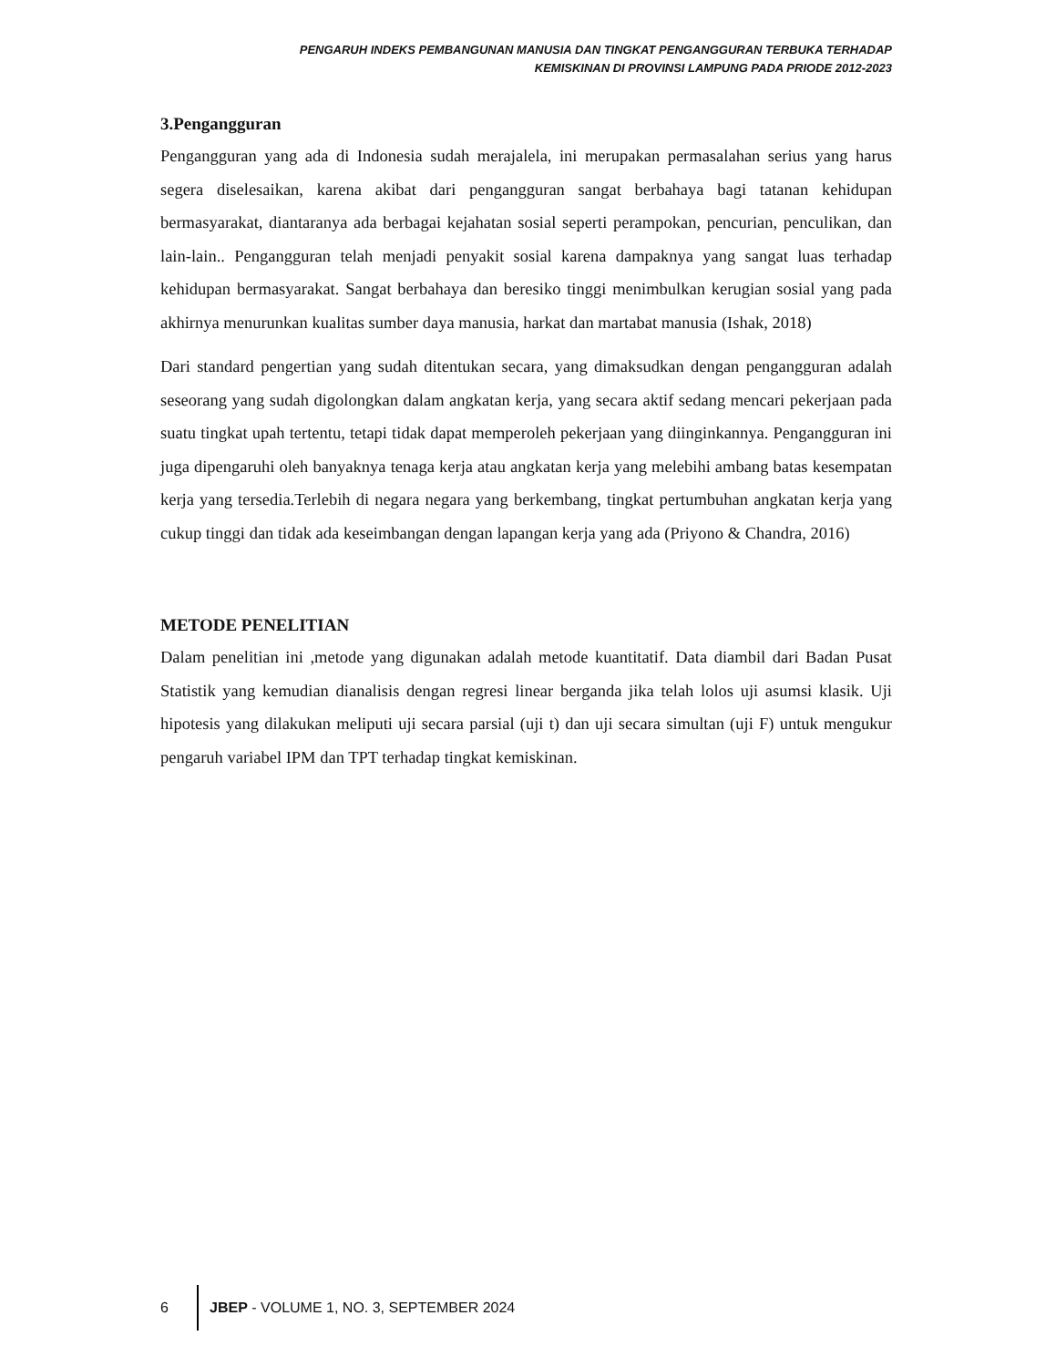PENGARUH INDEKS PEMBANGUNAN MANUSIA DAN TINGKAT PENGANGGURAN TERBUKA TERHADAP
KEMISKINAN DI PROVINSI LAMPUNG PADA PRIODE 2012-2023
3.Pengangguran
Pengangguran yang ada di Indonesia sudah merajalela, ini merupakan permasalahan serius yang harus segera diselesaikan, karena akibat dari pengangguran sangat berbahaya bagi tatanan kehidupan bermasyarakat, diantaranya ada berbagai kejahatan sosial seperti perampokan, pencurian, penculikan, dan lain-lain.. Pengangguran telah menjadi penyakit sosial karena dampaknya yang sangat luas terhadap kehidupan bermasyarakat. Sangat berbahaya dan beresiko tinggi menimbulkan kerugian sosial yang pada akhirnya menurunkan kualitas sumber daya manusia, harkat dan martabat manusia (Ishak, 2018)
Dari standard pengertian yang sudah ditentukan secara, yang dimaksudkan dengan pengangguran adalah seseorang yang sudah digolongkan dalam angkatan kerja, yang secara aktif sedang mencari pekerjaan pada suatu tingkat upah tertentu, tetapi tidak dapat memperoleh pekerjaan yang diinginkannya. Pengangguran ini juga dipengaruhi oleh banyaknya tenaga kerja atau angkatan kerja yang melebihi ambang batas kesempatan kerja yang tersedia.Terlebih di negara negara yang berkembang, tingkat pertumbuhan angkatan kerja yang cukup tinggi dan tidak ada keseimbangan dengan lapangan kerja yang ada (Priyono & Chandra, 2016)
METODE PENELITIAN
Dalam penelitian ini ,metode yang digunakan adalah metode kuantitatif. Data diambil dari Badan Pusat Statistik yang kemudian dianalisis dengan regresi linear berganda jika telah lolos uji asumsi klasik. Uji hipotesis yang dilakukan meliputi uji secara parsial (uji t) dan uji secara simultan (uji F) untuk mengukur pengaruh variabel IPM dan TPT terhadap tingkat kemiskinan.
6 JBEP - VOLUME 1, NO. 3, SEPTEMBER 2024